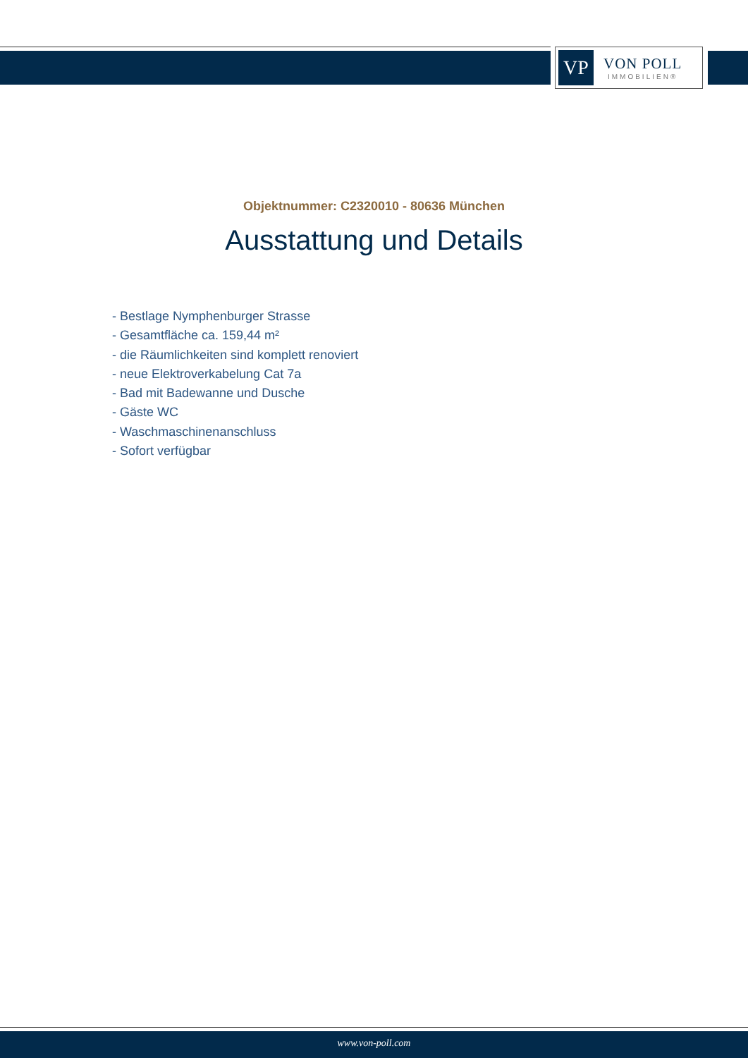VP
VON POLL
IMMOBILIEN®
Objektnummer: C2320010 - 80636 München
Ausstattung und Details
- Bestlage Nymphenburger Strasse
- Gesamtfläche ca. 159,44 m²
- die Räumlichkeiten sind komplett renoviert
- neue Elektroverkabelung Cat 7a
- Bad mit Badewanne und Dusche
- Gäste WC
- Waschmaschinenanschluss
- Sofort verfügbar
www.von-poll.com